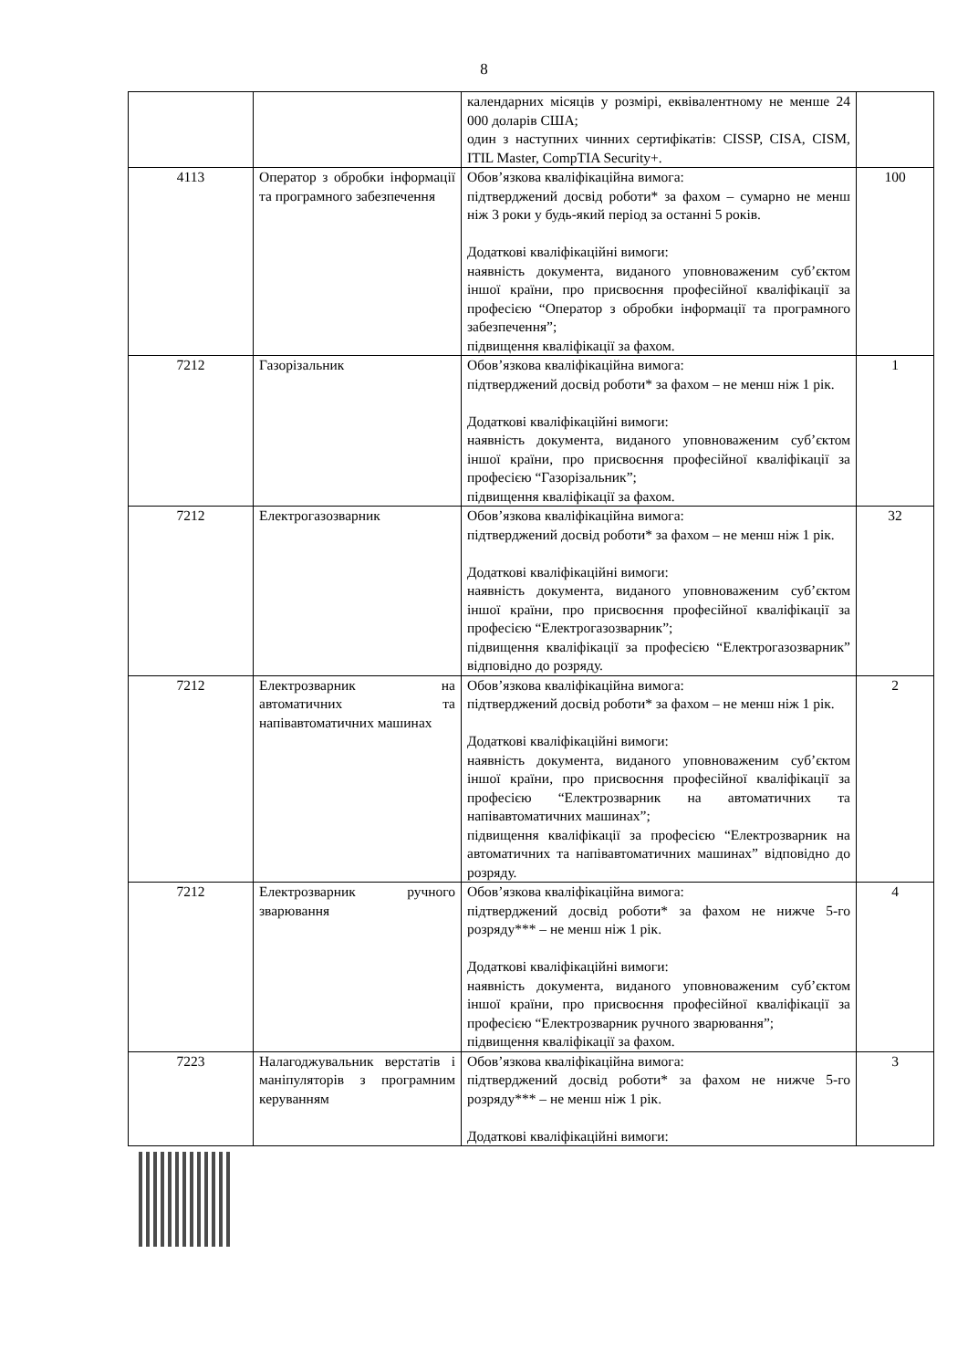8
| | | календарних місяців у розмірі, еквівалентному не менше 24 000 доларів США; один з наступних чинних сертифікатів: CISSP, CISA, CISM, ITIL Master, CompTIA Security+. | |
| 4113 | Оператор з обробки інформації та програмного забезпечення | Обов’язкова кваліфікаційна вимога: підтверджений досвід роботи* за фахом – сумарно не менш ніж 3 роки у будь-який період за останні 5 років. Додаткові кваліфікаційні вимоги: наявність документа, виданого уповноваженим суб’єктом іншої країни, про присвоєння професійної кваліфікації за професією “Оператор з обробки інформації та програмного забезпечення”; підвищення кваліфікації за фахом. | 100 |
| 7212 | Газорізальник | Обов’язкова кваліфікаційна вимога: підтверджений досвід роботи* за фахом – не менш ніж 1 рік. Додаткові кваліфікаційні вимоги: наявність документа, виданого уповноваженим суб’єктом іншої країни, про присвоєння професійної кваліфікації за професією “Газорізальник”; підвищення кваліфікації за фахом. | 1 |
| 7212 | Електрогазозварник | Обов’язкова кваліфікаційна вимога: підтверджений досвід роботи* за фахом – не менш ніж 1 рік. Додаткові кваліфікаційні вимоги: наявність документа, виданого уповноваженим суб’єктом іншої країни, про присвоєння професійної кваліфікації за професією “Електрогазозварник”; підвищення кваліфікації за професією “Електрогазозварник” відповідно до розряду. | 32 |
| 7212 | Електрозварник на автоматичних та напівавтоматичних машинах | Обов’язкова кваліфікаційна вимога: підтверджений досвід роботи* за фахом – не менш ніж 1 рік. Додаткові кваліфікаційні вимоги: наявність документа, виданого уповноваженим суб’єктом іншої країни, про присвоєння професійної кваліфікації за професією “Електрозварник на автоматичних та напівавтоматичних машинах”; підвищення кваліфікації за професією “Електрозварник на автоматичних та напівавтоматичних машинах” відповідно до розряду. | 2 |
| 7212 | Електрозварник ручного зварювання | Обов’язкова кваліфікаційна вимога: підтверджений досвід роботи* за фахом не нижче 5-го розряду*** – не менш ніж 1 рік. Додаткові кваліфікаційні вимоги: наявність документа, виданого уповноваженим суб’єктом іншої країни, про присвоєння професійної кваліфікації за професією “Електрозварник ручного зварювання”; підвищення кваліфікації за фахом. | 4 |
| 7223 | Налагоджувальник верстатів і маніпуляторів з програмним керуванням | Обов’язкова кваліфікаційна вимога: підтверджений досвід роботи* за фахом не нижче 5-го розряду*** – не менш ніж 1 рік. Додаткові кваліфікаційні вимоги: | 3 |